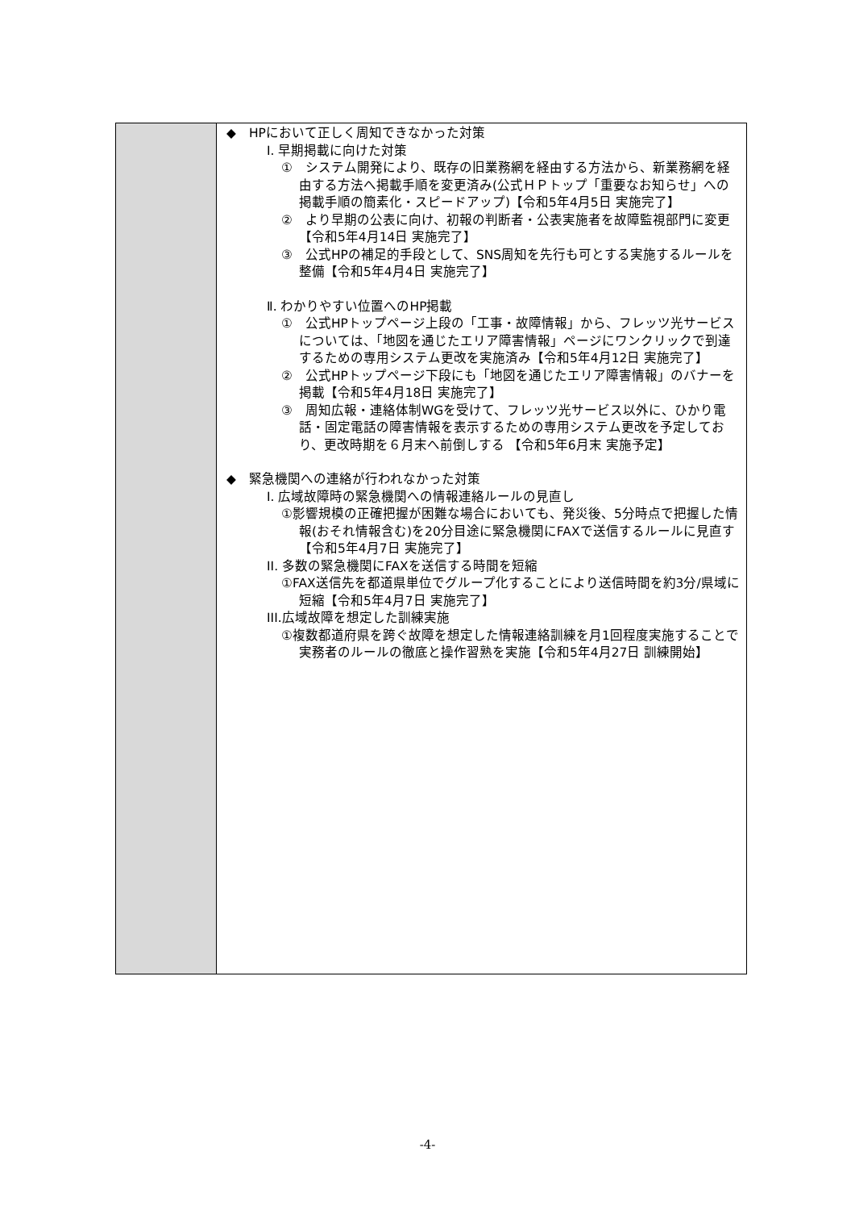| | ◆ HPにおいて正しく周知できなかった対策 Ⅰ. 早期掲載に向けた対策 ① システム開発により、既存の旧業務網を経由する方法から、新業務網を経由する方法へ掲載手順を変更済み(公式ＨＰトップ「重要なお知らせ」への掲載手順の簡素化・スピードアップ)【令和5年4月5日 実施完了】 ② より早期の公表に向け、初報の判断者・公表実施者を故障監視部門に変更 【令和5年4月14日 実施完了】 ③ 公式HPの補足的手段として、SNS周知を先行も可とする実施するルールを整備【令和5年4月4日 実施完了】 Ⅱ. わかりやすい位置へのHP掲載 ① 公式HPトップページ上段の「工事・故障情報」から、フレッツ光サービスについては、「地図を通じたエリア障害情報」ページにワンクリックで到達するための専用システム更改を実施済み【令和5年4月12日 実施完了】 ② 公式HPトップページ下段にも「地図を通じたエリア障害情報」のバナーを掲載【令和5年4月18日 実施完了】 ③ 周知広報・連絡体制WGを受けて、フレッツ光サービス以外に、ひかり電話・固定電話の障害情報を表示するための専用システム更改を予定しており、更改時期を６月末へ前倒しする 【令和5年6月末 実施予定】 ◆ 緊急機関への連絡が行われなかった対策 I. 広域故障時の緊急機関への情報連絡ルールの見直し ①影響規模の正確把握が困難な場合においても、発災後、5分時点で把握した情報(おそれ情報含む)を20分目途に緊急機関にFAXで送信するルールに見直す【令和5年4月7日 実施完了】 II. 多数の緊急機関にFAXを送信する時間を短縮 ①FAX送信先を都道県単位でグループ化することにより送信時間を約3分/県域に短縮【令和5年4月7日 実施完了】 III.広域故障を想定した訓練実施 ①複数都道府県を跨ぐ故障を想定した情報連絡訓練を月1回程度実施することで実務者のルールの徹底と操作習熟を実施【令和5年4月27日 訓練開始】 |
-4-